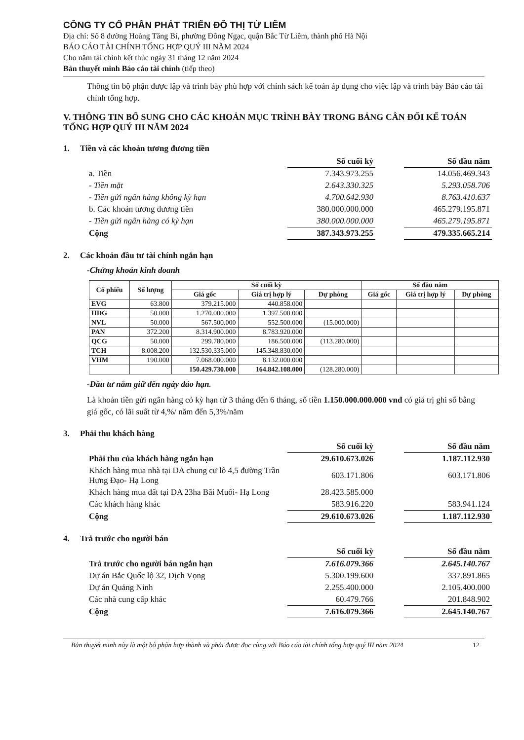CÔNG TY CỔ PHẦN PHÁT TRIỂN ĐÔ THỊ TỪ LIÊM
Địa chỉ: Số 8 đường Hoàng Tăng Bí, phường Đông Ngạc, quận Bắc Từ Liêm, thành phố Hà Nội
BÁO CÁO TÀI CHÍNH TỔNG HỢP QUÝ III NĂM 2024
Cho năm tài chính kết thúc ngày 31 tháng 12 năm 2024
Bản thuyết minh Báo cáo tài chính (tiếp theo)
Thông tin bộ phận được lập và trình bày phù hợp với chính sách kế toán áp dụng cho việc lập và trình bày Báo cáo tài chính tổng hợp.
V. THÔNG TIN BỔ SUNG CHO CÁC KHOẢN MỤC TRÌNH BÀY TRONG BẢNG CÂN ĐỐI KẾ TOÁN TỔNG HỢP QUÝ III NĂM 2024
1. Tiền và các khoản tương đương tiền
| | Số cuối kỳ | | Số đầu năm |
| a. Tiền | 7.343.973.255 | | 14.056.469.343 |
| - Tiền mặt | 2.643.330.325 | | 5.293.058.706 |
| - Tiền gửi ngân hàng không kỳ hạn | 4.700.642.930 | | 8.763.410.637 |
| b. Các khoản tương đương tiền | 380.000.000.000 | | 465.279.195.871 |
| - Tiền gửi ngân hàng có kỳ hạn | 380.000.000.000 | | 465.279.195.871 |
| Cộng | 387.343.973.255 | | 479.335.665.214 |
2. Các khoản đầu tư tài chính ngắn hạn
-Chứng khoán kinh doanh
| Cổ phiếu | Số lượng | Số cuối kỳ | | | Số đầu năm | | |
| --- | --- | --- | --- | --- | --- | --- | --- |
| | | Giá gốc | Giá trị hợp lý | Dự phòng | Giá gốc | Giá trị hợp lý | Dự phòng |
| EVG | 63.800 | 379.215.000 | 440.858.000 | | | | |
| HDG | 50.000 | 1.270.000.000 | 1.397.500.000 | | | | |
| NVL | 50.000 | 567.500.000 | 552.500.000 | (15.000.000) | | | |
| PAN | 372.200 | 8.314.900.000 | 8.783.920.000 | | | | |
| QCG | 50.000 | 299.780.000 | 186.500.000 | (113.280.000) | | | |
| TCH | 8.008.200 | 132.530.335.000 | 145.348.830.000 | | | | |
| VHM | 190.000 | 7.068.000.000 | 8.132.000.000 | | | | |
| | | 150.429.730.000 | 164.842.108.000 | (128.280.000) | | | |
-Đầu tư nắm giữ đến ngày đáo hạn.
Là khoản tiền gửi ngân hàng có kỳ hạn từ 3 tháng đến 6 tháng, số tiền 1.150.000.000.000 vnđ có giá trị ghi sổ bằng giá gốc, có lãi suất từ 4,%/ năm đến 5,3%/năm
3. Phải thu khách hàng
| | Số cuối kỳ | | Số đầu năm |
| Phải thu của khách hàng ngắn hạn | 29.610.673.026 | | 1.187.112.930 |
| Khách hàng mua nhà tại DA chung cư lô 4,5 đường Trần Hưng Đạo- Hạ Long | 603.171.806 | | 603.171.806 |
| Khách hàng mua đất tại DA 23ha Bãi Muối- Hạ Long | 28.423.585.000 | | |
| Các khách hàng khác | 583.916.220 | | 583.941.124 |
| Cộng | 29.610.673.026 | | 1.187.112.930 |
4. Trả trước cho người bán
| | Số cuối kỳ | | Số đầu năm |
| Trả trước cho người bán ngắn hạn | 7.616.079.366 | | 2.645.140.767 |
| Dự án Bắc Quốc lộ 32, Dịch Vọng | 5.300.199.600 | | 337.891.865 |
| Dự án Quảng Ninh | 2.255.400.000 | | 2.105.400.000 |
| Các nhà cung cấp khác | 60.479.766 | | 201.848.902 |
| Cộng | 7.616.079.366 | | 2.645.140.767 |
Bản thuyết minh này là một bộ phận hợp thành và phải được đọc cùng với Báo cáo tài chính tổng hợp quý III năm 2024 12